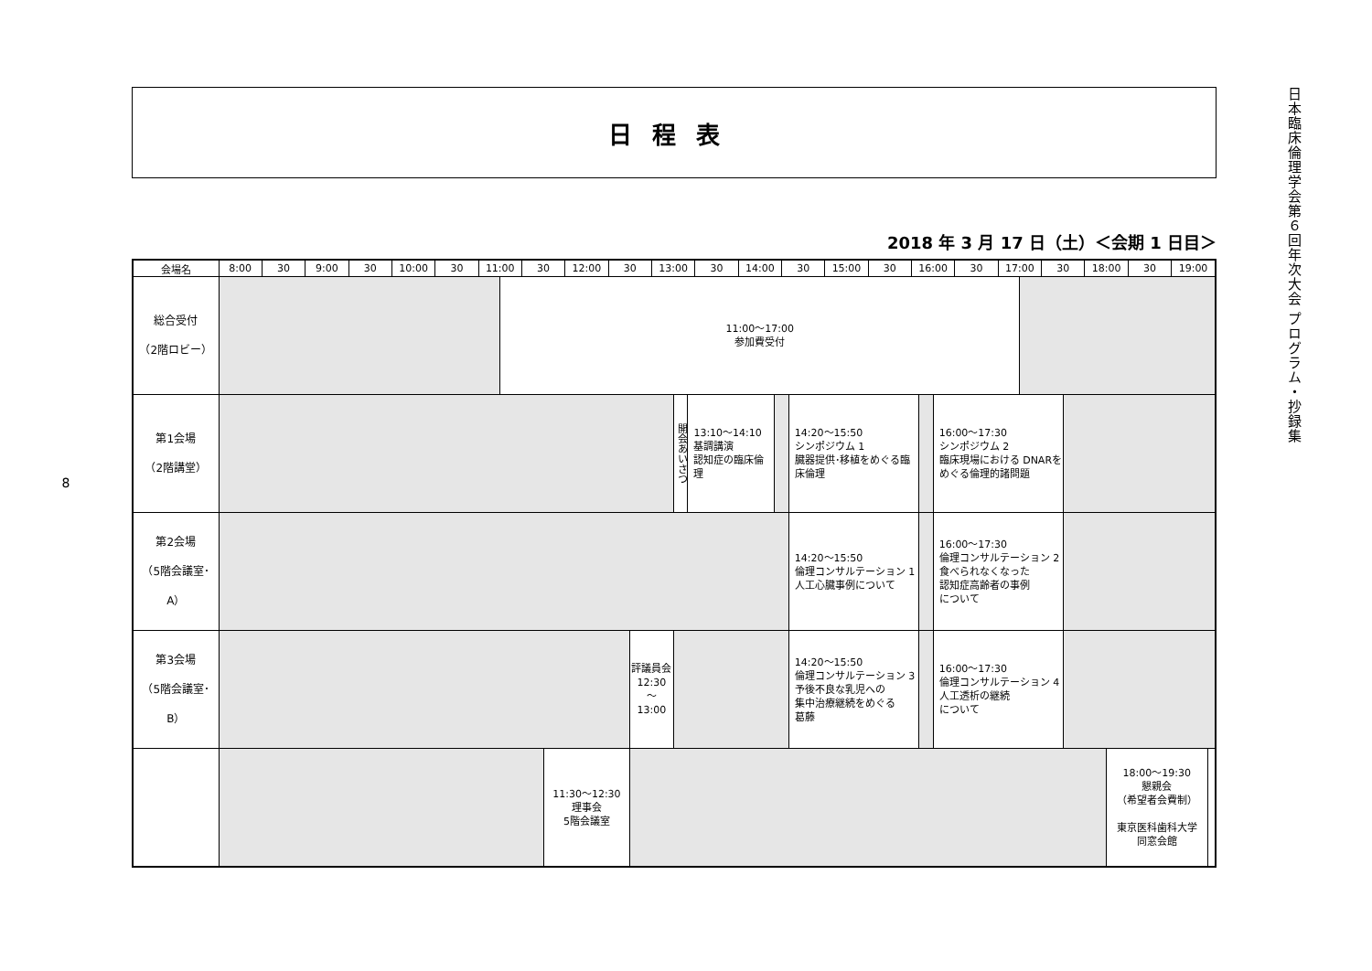8
日程表
2018 年 3 月 17 日（土）＜会期 1 日目＞
| 会場名 | 8:00 | 30 | 9:00 | 30 | 10:00 | 30 | 11:00 | | 30 | | 12:00 | 30 | | 13:00 | | | 30 | 14:00 | | 30 | | 15:00 | 30 | 16:00 | | | 30 | 17:00 | | 30 | | 18:00 | | 30 | 19:00 | |
| --- | --- | --- | --- | --- | --- | --- | --- | --- | --- | --- | --- | --- | --- | --- | --- | --- | --- | --- | --- | --- | --- | --- | --- | --- | --- | --- | --- | --- | --- | --- | --- | --- | --- | --- | --- | --- |
| 総合受付 （2階ロビー） | | | | | | | | 11:00～17:00 参加費受付 | | | | | | | | | | | | | | | | | | | | | | | | | | | | |
| 第1会場 （2階講堂） | | | | | | | | | | | | | | | 開会あいさつ | 13:10～14:10 基調講演 認知症の臨床倫理 | | | | | 14:20～15:50 シンポジウム 1 臓器提供･移植をめぐる臨床倫理 | | | | | 16:00～17:30 シンポジウム 2 臨床現場における DNARをめぐる倫理的諸問題 | | | | | | | | | | |
| 第2会場 （5階会議室･A） | | | | | | | | | | | | | | | | | | | | | 14:20～15:50 倫理コンサルテーション 1 人工心臓事例について | | | | | 16:00～17:30 倫理コンサルテーション 2 食べられなくなった 認知症高齢者の事例 について | | | | | | | | | | |
| 第3会場 （5階会議室･B） | | | | | | | | | | | | | 評議員会 12:30 ～ 13:00 | | | | | | | | 14:20～15:50 倫理コンサルテーション 3 予後不良な乳児への 集中治療継続をめぐる 葛藤 | | | | | 16:00～17:30 倫理コンサルテーション 4 人工透析の継続 について | | | | | | | | | | |
| | | | | | | | | | | 11:30～12:30 理事会 5階会議室 | | | | | | | | | | | | | | | | | | | | | | | 18:00～19:30 懇親会 （希望者会費制） 東京医科歯科大学 同窓会館 | | | |
日本臨床倫理学会第６回年次大会 プログラム・抄録集